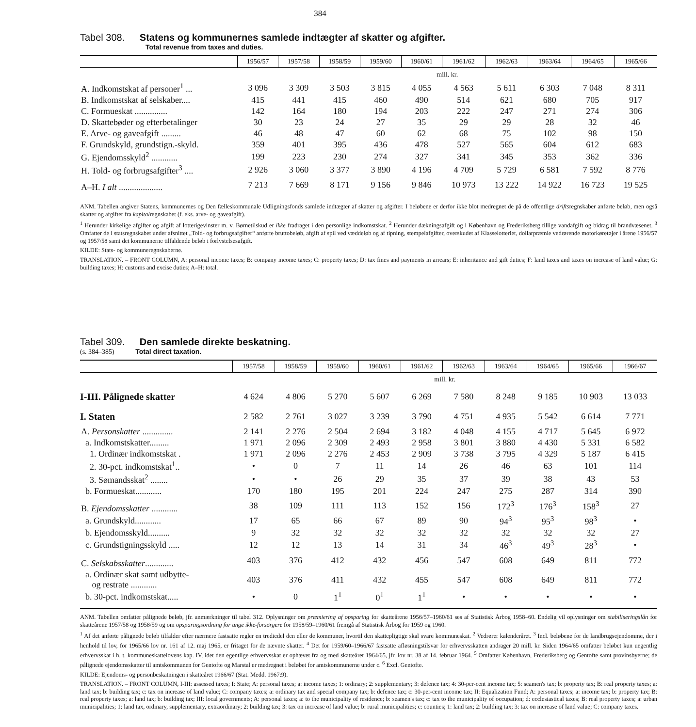384
Tabel 308. Statens og kommunernes samlede indtægter af skatter og afgifter.
Total revenue from taxes and duties.
| | 1956/57 | 1957/58 | 1958/59 | 1959/60 | 1960/61 | 1961/62 | 1962/63 | 1963/64 | 1964/65 | 1965/66 |
| --- | --- | --- | --- | --- | --- | --- | --- | --- | --- | --- |
| | mill. kr. | | | | | | | | | |
| A. Indkomstskat af personer<sup>1</sup> ... | 3 096 | 3 309 | 3 503 | 3 815 | 4 055 | 4 563 | 5 611 | 6 303 | 7 048 | 8 311 |
| B. Indkomstskat af selskaber.... | 415 | 441 | 415 | 460 | 490 | 514 | 621 | 680 | 705 | 917 |
| C. Formueskat ............... | 142 | 164 | 180 | 194 | 203 | 222 | 247 | 271 | 274 | 306 |
| D. Skattebøder og efterbetalinger | 30 | 23 | 24 | 27 | 35 | 29 | 29 | 28 | 32 | 46 |
| E. Arve- og gaveafgift ......... | 46 | 48 | 47 | 60 | 62 | 68 | 75 | 102 | 98 | 150 |
| F. Grundskyld, grundstign.-skyld. | 359 | 401 | 395 | 436 | 478 | 527 | 565 | 604 | 612 | 683 |
| G. Ejendomsskyld<sup>2</sup> ............ | 199 | 223 | 230 | 274 | 327 | 341 | 345 | 353 | 362 | 336 |
| H. Told- og forbrugsafgifter<sup>3</sup> .... | 2 926 | 3 060 | 3 377 | 3 890 | 4 196 | 4 709 | 5 729 | 6 581 | 7 592 | 8 776 |
| A–H. I alt .................... | 7 213 | 7 669 | 8 171 | 9 156 | 9 846 | 10 973 | 13 222 | 14 922 | 16 723 | 19 525 |
ANM. Tabellen angiver Statens, kommunernes og Den fælleskommunale Udligningsfonds samlede indtægter af skatter og afgifter. I beløbene er derfor ikke blot medregnet de på de offentlige driftsregnskaber anførte beløb, men også skatter og afgifter fra kapitalregnskabet (f. eks. arve- og gaveafgift).
<sup>1</sup> Herunder kirkelige afgifter og afgift af lotterigevinster m. v. Børnetilskud er ikke fradraget i den personlige indkomstskat. <sup>2</sup> Herunder dækningsafgift og i København og Frederiksberg tillige vandafgift og bidrag til brandvæsenet. <sup>3</sup> Omfatter de i statsregnskabet under afsnittet „Told- og forbrugsafgifter“ anførte bruttobeløb, afgift af spil ved væddeløb og af tipning, stempelafgifter, overskudet af Klasselotteriet, dollarpræmie vedrørende motorkøretøjer i årene 1956/57 og 1957/58 samt det kommunerne tilfaldende beløb i forlystelsesafgift.
KILDE: Stats- og kommuneregnskaberne.
TRANSLATION. – FRONT COLUMN, A: personal income taxes; B: company income taxes; C: property taxes; D: tax fines and payments in arrears; E: inheritance and gift duties; F: land taxes and taxes on increase of land value; G: building taxes; H: customs and excise duties; A–H: total.
Tabel 309. Den samlede direkte beskatning.
(s. 384–385) Total direct taxation.
| | 1957/58 | 1958/59 | 1959/60 | 1960/61 | 1961/62 | 1962/63 | 1963/64 | 1964/65 | 1965/66 | 1966/67 |
| --- | --- | --- | --- | --- | --- | --- | --- | --- | --- | --- |
| | mill. kr. | | | | | | | | | |
| I-III. Pålignede skatter | 4 624 | 4 806 | 5 270 | 5 607 | 6 269 | 7 580 | 8 248 | 9 185 | 10 903 | 13 033 |
| I. Staten | 2 582 | 2 761 | 3 027 | 3 239 | 3 790 | 4 751 | 4 935 | 5 542 | 6 614 | 7 771 |
| A. Personskatter .............. | 2 141 | 2 276 | 2 504 | 2 694 | 3 182 | 4 048 | 4 155 | 4 717 | 5 645 | 6 972 |
| a. Indkomstskatter......... | 1 971 | 2 096 | 2 309 | 2 493 | 2 958 | 3 801 | 3 880 | 4 430 | 5 331 | 6 582 |
| 1. Ordinær indkomstskat . | 1 971 | 2 096 | 2 276 | 2 453 | 2 909 | 3 738 | 3 795 | 4 329 | 5 187 | 6 415 |
| 2. 30-pct. indkomstskat<sup>1</sup>.. | • | 0 | 7 | 11 | 14 | 26 | 46 | 63 | 101 | 114 |
| 3. Sømandsskat<sup>2</sup> ........ | • | • | 26 | 29 | 35 | 37 | 39 | 38 | 43 | 53 |
| b. Formueskat............ | 170 | 180 | 195 | 201 | 224 | 247 | 275 | 287 | 314 | 390 |
| B. Ejendomsskatter ............ | 38 | 109 | 111 | 113 | 152 | 156 | 172<sup>3</sup> | 176<sup>3</sup> | 158<sup>3</sup> | 27 |
| a. Grundskyld............ | 17 | 65 | 66 | 67 | 89 | 90 | 94<sup>3</sup> | 95<sup>3</sup> | 98<sup>3</sup> | • |
| b. Ejendomsskyld.......... | 9 | 32 | 32 | 32 | 32 | 32 | 32 | 32 | 32 | 27 |
| c. Grundstigningsskyld ..... | 12 | 12 | 13 | 14 | 31 | 34 | 46<sup>3</sup> | 49<sup>3</sup> | 28<sup>3</sup> | • |
| C. Selskabsskatter ............. | 403 | 376 | 412 | 432 | 456 | 547 | 608 | 649 | 811 | 772 |
| a. Ordinær skat samt udbytte- og restrate ............ | 403 | 376 | 411 | 432 | 455 | 547 | 608 | 649 | 811 | 772 |
| b. 30-pct. indkomstskat..... | • | 0 | 1<sup>1</sup> | 0<sup>1</sup> | 1<sup>1</sup> | • | • | • | • | • |
ANM. Tabellen omfatter pålignede beløb, jfr. anmærkninger til tabel 312. Oplysninger om præmiering af opsparing for skatteårene 1956/57–1960/61 ses af Statistisk Årbog 1958–60. Endelig vil oplysninger om stabiliseringslån for skatteårene 1957/58 og 1958/59 og om opsparingsordning for unge ikke-forsørgere for 1958/59–1960/61 fremgå af Statistisk Årbog for 1959 og 1960.
<sup>1</sup> Af det anførte pålignede beløb tilfalder efter nærmere fastsatte regler en trediedel den eller de kommuner, hvortil den skattepligtige skal svare kommuneskat. <sup>2</sup> Vedrører kalenderåret. <sup>3</sup> Incl. beløbene for de landbrugsejendomme, der i henhold til lov, for 1965/66 lov nr. 161 af 12. maj 1965, er fritaget for de nævnte skatter. <sup>4</sup> Det for 1959/60–1966/67 fastsatte afløsningstilsvar for erhvervsskatten andrager 20 mill. kr. Siden 1964/65 omfatter beløbet kun uegentlig erhvervsskat i h. t. kommuneskattelovens kap. IV, idet den egentlige erhvervsskat er ophævet fra og med skatteåret 1964/65, jfr. lov nr. 38 af 14. februar 1964. <sup>5</sup> Omfatter København, Frederiksberg og Gentofte samt provinsbyerne; de pålignede ejendomsskatter til amtskommunen for Gentofte og Marstal er medregnet i beløbet for amtskommunerne under c. <sup>6</sup> Excl. Gentofte.
KILDE: Ejendoms- og personbeskatningen i skatteåret 1966/67 (Stat. Medd. 1967:9).
TRANSLATION. – FRONT COLUMN, I-III: assessed taxes; I: State; A: personal taxes; a: income taxes; 1: ordinary; 2: supplementary; 3: defence tax; 4: 30-per-cent income tax; 5: seamen's tax; b: property tax; B: real property taxes; a: land tax; b: building tax; c: tax on increase of land value; C: company taxes; a: ordinary tax and special company tax; b: defence tax; c: 30-per-cent income tax; II: Equalization Fund; A: personal taxes; a: income tax; b: property tax; B: real property taxes; a: land tax; b: building tax; III: local governments; A: personal taxes; a: to the municipality of residence; b: seamen's tax; c: tax to the municipality of occupation; d: ecclesiastical taxes; B: real property taxes; a: urban municipalities; 1: land tax, ordinary, supplementary, extraordinary; 2: building tax; 3: tax on increase of land value; b: rural municipalities; c: counties; 1: land tax; 2: building tax; 3: tax on increase of land value; C: company taxes.